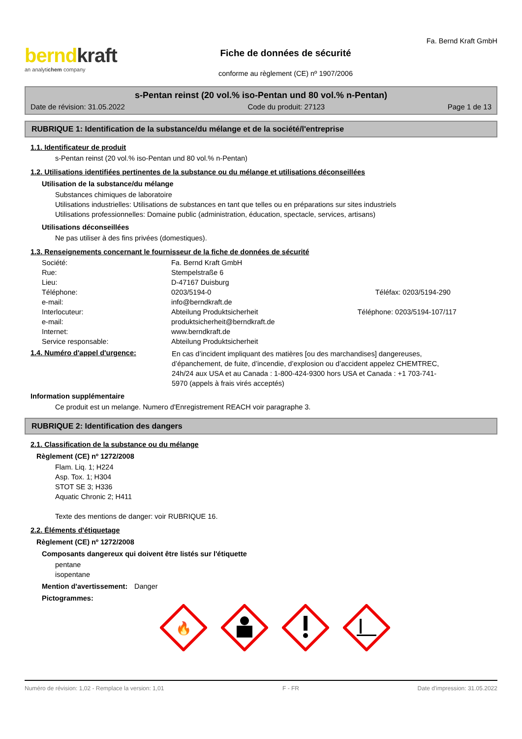berndkraft
an analytichem company
Fiche de données de sécurité
conforme au règlement (CE) nº 1907/2006
Fa. Bernd Kraft GmbH
s-Pentan reinst (20 vol.% iso-Pentan und 80 vol.% n-Pentan)
Date de révision: 31.05.2022 Code du produit: 27123 Page 1 de 13
RUBRIQUE 1: Identification de la substance/du mélange et de la société/l'entreprise
1.1. Identificateur de produit
s-Pentan reinst (20 vol.% iso-Pentan und 80 vol.% n-Pentan)
1.2. Utilisations identifiées pertinentes de la substance ou du mélange et utilisations déconseillées
Utilisation de la substance/du mélange
Substances chimiques de laboratoire
Utilisations industrielles: Utilisations de substances en tant que telles ou en préparations sur sites industriels
Utilisations professionnelles: Domaine public (administration, éducation, spectacle, services, artisans)
Utilisations déconseillées
Ne pas utiliser à des fins privées (domestiques).
1.3. Renseignements concernant le fournisseur de la fiche de données de sécurité
| Société: | Fa. Bernd Kraft GmbH | |
| Rue: | Stempelstraße 6 | |
| Lieu: | D-47167 Duisburg | |
| Téléphone: | 0203/5194-0 | Téléfax: 0203/5194-290 |
| e-mail: | info@berndkraft.de | |
| Interlocuteur: | Abteilung Produktsicherheit | Téléphone: 0203/5194-107/117 |
| e-mail: | produktsicherheit@berndkraft.de | |
| Internet: | www.berndkraft.de | |
| Service responsable: | Abteilung Produktsicherheit | |
1.4. Numéro d'appel d'urgence:
En cas d’incident impliquant des matières [ou des marchandises] dangereuses, d’épanchement, de fuite, d’incendie, d’explosion ou d’accident appelez CHEMTREC, 24h/24 aux USA et au Canada : 1-800-424-9300 hors USA et Canada : +1 703-741-5970 (appels à frais virés acceptés)
Information supplémentaire
Ce produit est un melange. Numero d'Enregistrement REACH voir paragraphe 3.
RUBRIQUE 2: Identification des dangers
2.1. Classification de la substance ou du mélange
Règlement (CE) nº 1272/2008
Flam. Liq. 1; H224
Asp. Tox. 1; H304
STOT SE 3; H336
Aquatic Chronic 2; H411
Texte des mentions de danger: voir RUBRIQUE 16.
2.2. Éléments d'étiquetage
Règlement (CE) nº 1272/2008
Composants dangereux qui doivent être listés sur l'étiquette
pentane
isopentane
Mention d'avertissement:
Danger
Pictogrammes:
🔥
Numéro de révision: 1,02 - Remplace la version: 1,01 F - FR Date d'impression: 31.05.2022